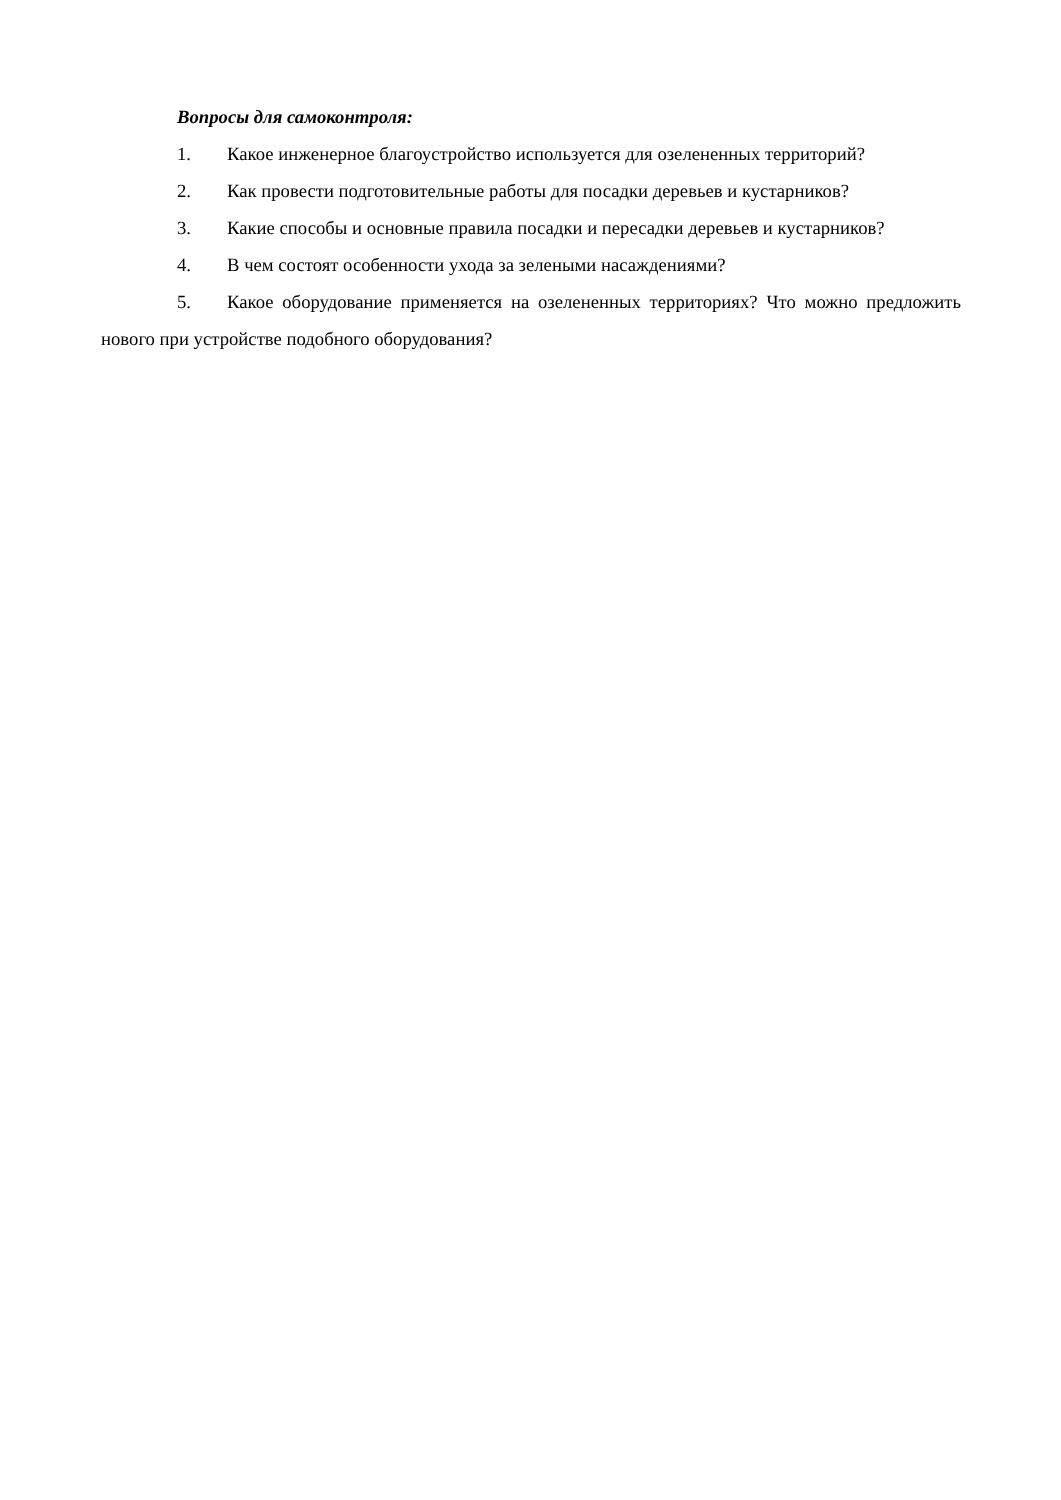Вопросы для самоконтроля:
1. Какое инженерное благоустройство используется для озелененных территорий?
2. Как провести подготовительные работы для посадки деревьев и кустарников?
3. Какие способы и основные правила посадки и пересадки деревьев и кустарников?
4. В чем состоят особенности ухода за зелеными насаждениями?
5. Какое оборудование применяется на озелененных территориях? Что можно предложить нового при устройстве подобного оборудования?